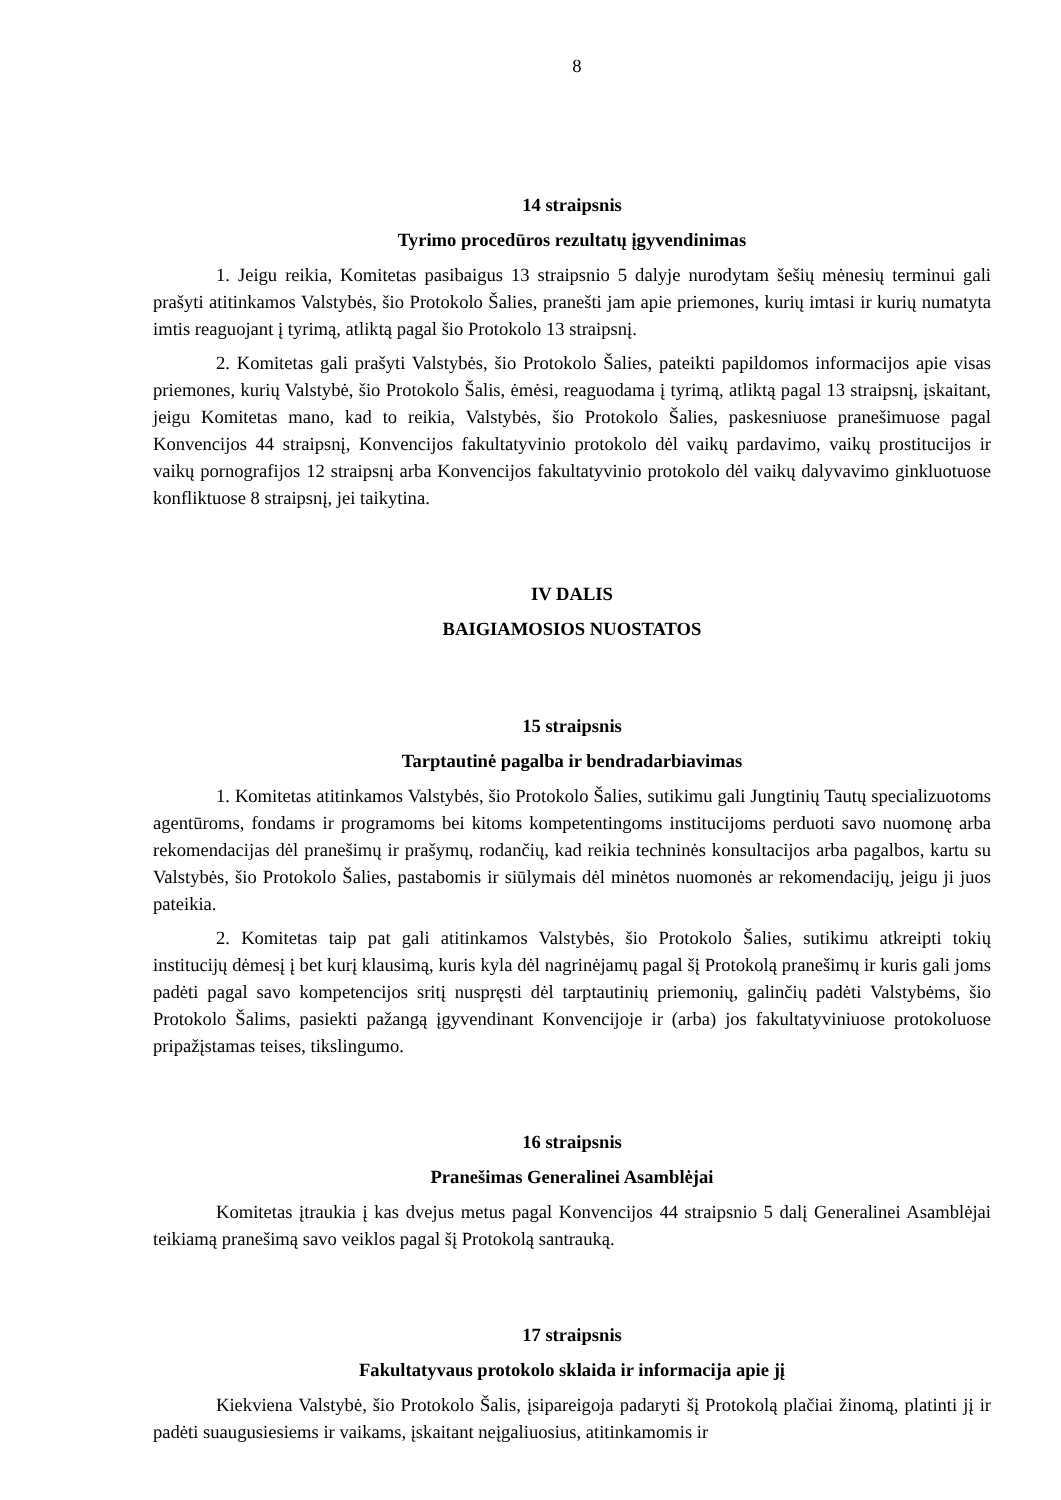8
14 straipsnis
Tyrimo procedūros rezultatų įgyvendinimas
1. Jeigu reikia, Komitetas pasibaigus 13 straipsnio 5 dalyje nurodytam šešių mėnesių terminui gali prašyti atitinkamos Valstybės, šio Protokolo Šalies, pranešti jam apie priemones, kurių imtasi ir kurių numatyta imtis reaguojant į tyrimą, atliktą pagal šio Protokolo 13 straipsnį.
2. Komitetas gali prašyti Valstybės, šio Protokolo Šalies, pateikti papildomos informacijos apie visas priemones, kurių Valstybė, šio Protokolo Šalis, ėmėsi, reaguodama į tyrimą, atliktą pagal 13 straipsnį, įskaitant, jeigu Komitetas mano, kad to reikia, Valstybės, šio Protokolo Šalies, paskesniuose pranešimuose pagal Konvencijos 44 straipsnį, Konvencijos fakultatyvinio protokolo dėl vaikų pardavimo, vaikų prostitucijos ir vaikų pornografijos 12 straipsnį arba Konvencijos fakultatyvinio protokolo dėl vaikų dalyvavimo ginkluotuose konfliktuose 8 straipsnį, jei taikytina.
IV DALIS
BAIGIAMOSIOS NUOSTATOS
15 straipsnis
Tarptautinė pagalba ir bendradarbiavimas
1. Komitetas atitinkamos Valstybės, šio Protokolo Šalies, sutikimu gali Jungtinių Tautų specializuotoms agentūroms, fondams ir programoms bei kitoms kompetentingoms institucijoms perduoti savo nuomonę arba rekomendacijas dėl pranešimų ir prašymų, rodančių, kad reikia techninės konsultacijos arba pagalbos, kartu su Valstybės, šio Protokolo Šalies, pastabomis ir siūlymais dėl minėtos nuomonės ar rekomendacijų, jeigu ji juos pateikia.
2. Komitetas taip pat gali atitinkamos Valstybės, šio Protokolo Šalies, sutikimu atkreipti tokių institucijų dėmesį į bet kurį klausimą, kuris kyla dėl nagrinėjamų pagal šį Protokolą pranešimų ir kuris gali joms padėti pagal savo kompetencijos sritį nuspręsti dėl tarptautinių priemonių, galinčių padėti Valstybėms, šio Protokolo Šalims, pasiekti pažangą įgyvendinant Konvencijoje ir (arba) jos fakultatyviniuose protokoluose pripažįstamas teises, tikslingumo.
16 straipsnis
Pranešimas Generalinei Asamblėjai
Komitetas įtraukia į kas dvejus metus pagal Konvencijos 44 straipsnio 5 dalį Generalinei Asamblėjai teikiamą pranešimą savo veiklos pagal šį Protokolą santrauką.
17 straipsnis
Fakultatyvaus protokolo sklaida ir informacija apie jį
Kiekviena Valstybė, šio Protokolo Šalis, įsipareigoja padaryti šį Protokolą plačiai žinomą, platinti jį ir padėti suaugusiesiems ir vaikams, įskaitant neįgaliuosius, atitinkamomis ir